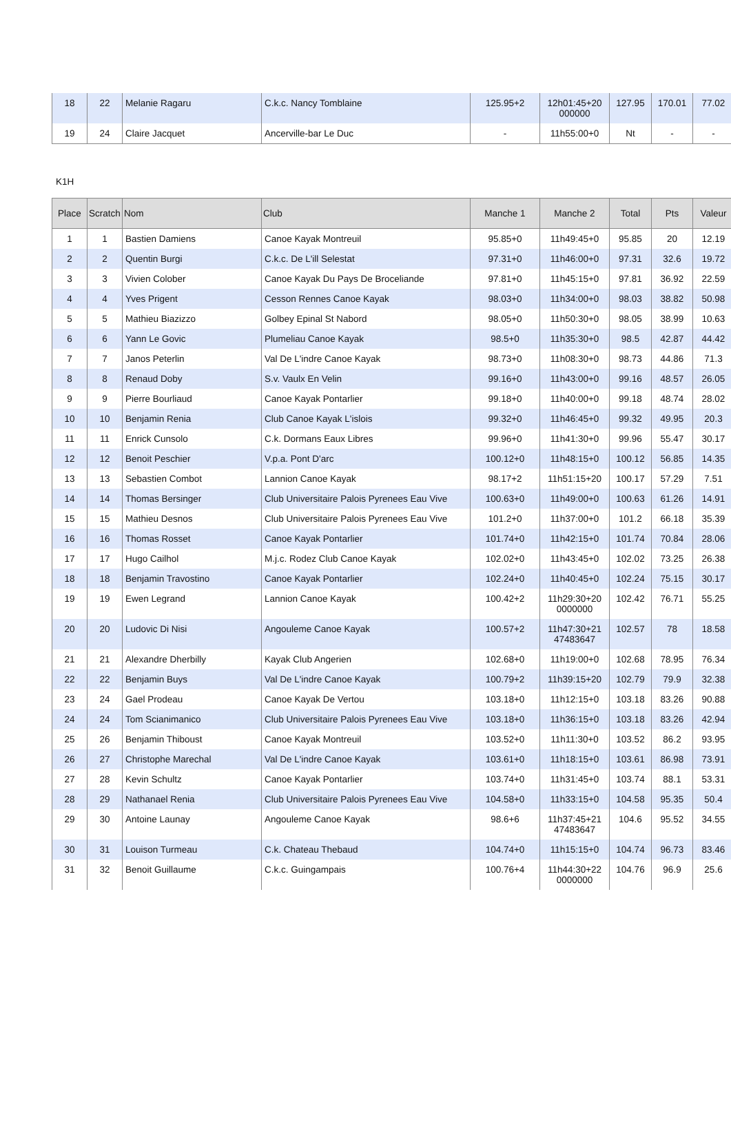| 18 | 22 | Melanie Ragaru | C.k.c. Nancy Tomblaine | 125.95+2 | 12h01:45+20 000000 | 127.95 | 170.01 | 77.02 |
| 19 | 24 | Claire Jacquet | Ancerville-bar Le Duc | - | 11h55:00+0 | Nt | - | - |
K1H
| Place | Scratch | Nom | Club | Manche 1 | Manche 2 | Total | Pts | Valeur |
| --- | --- | --- | --- | --- | --- | --- | --- | --- |
| 1 | 1 | Bastien Damiens | Canoe Kayak Montreuil | 95.85+0 | 11h49:45+0 | 95.85 | 20 | 12.19 |
| 2 | 2 | Quentin Burgi | C.k.c. De L'ill Selestat | 97.31+0 | 11h46:00+0 | 97.31 | 32.6 | 19.72 |
| 3 | 3 | Vivien Colober | Canoe Kayak Du Pays De Broceliande | 97.81+0 | 11h45:15+0 | 97.81 | 36.92 | 22.59 |
| 4 | 4 | Yves Prigent | Cesson Rennes Canoe Kayak | 98.03+0 | 11h34:00+0 | 98.03 | 38.82 | 50.98 |
| 5 | 5 | Mathieu Biazizzo | Golbey Epinal St Nabord | 98.05+0 | 11h50:30+0 | 98.05 | 38.99 | 10.63 |
| 6 | 6 | Yann Le Govic | Plumeliau Canoe Kayak | 98.5+0 | 11h35:30+0 | 98.5 | 42.87 | 44.42 |
| 7 | 7 | Janos Peterlin | Val De L'indre Canoe Kayak | 98.73+0 | 11h08:30+0 | 98.73 | 44.86 | 71.3 |
| 8 | 8 | Renaud Doby | S.v. Vaulx En Velin | 99.16+0 | 11h43:00+0 | 99.16 | 48.57 | 26.05 |
| 9 | 9 | Pierre Bourliaud | Canoe Kayak Pontarlier | 99.18+0 | 11h40:00+0 | 99.18 | 48.74 | 28.02 |
| 10 | 10 | Benjamin Renia | Club Canoe Kayak L'islois | 99.32+0 | 11h46:45+0 | 99.32 | 49.95 | 20.3 |
| 11 | 11 | Enrick Cunsolo | C.k. Dormans Eaux Libres | 99.96+0 | 11h41:30+0 | 99.96 | 55.47 | 30.17 |
| 12 | 12 | Benoit Peschier | V.p.a. Pont D'arc | 100.12+0 | 11h48:15+0 | 100.12 | 56.85 | 14.35 |
| 13 | 13 | Sebastien Combot | Lannion Canoe Kayak | 98.17+2 | 11h51:15+20 | 100.17 | 57.29 | 7.51 |
| 14 | 14 | Thomas Bersinger | Club Universitaire Palois Pyrenees Eau Vive | 100.63+0 | 11h49:00+0 | 100.63 | 61.26 | 14.91 |
| 15 | 15 | Mathieu Desnos | Club Universitaire Palois Pyrenees Eau Vive | 101.2+0 | 11h37:00+0 | 101.2 | 66.18 | 35.39 |
| 16 | 16 | Thomas Rosset | Canoe Kayak Pontarlier | 101.74+0 | 11h42:15+0 | 101.74 | 70.84 | 28.06 |
| 17 | 17 | Hugo Cailhol | M.j.c. Rodez Club Canoe Kayak | 102.02+0 | 11h43:45+0 | 102.02 | 73.25 | 26.38 |
| 18 | 18 | Benjamin Travostino | Canoe Kayak Pontarlier | 102.24+0 | 11h40:45+0 | 102.24 | 75.15 | 30.17 |
| 19 | 19 | Ewen Legrand | Lannion Canoe Kayak | 100.42+2 | 11h29:30+20 0000000 | 102.42 | 76.71 | 55.25 |
| 20 | 20 | Ludovic Di Nisi | Angouleme Canoe Kayak | 100.57+2 | 11h47:30+21 47483647 | 102.57 | 78 | 18.58 |
| 21 | 21 | Alexandre Dherbilly | Kayak Club Angerien | 102.68+0 | 11h19:00+0 | 102.68 | 78.95 | 76.34 |
| 22 | 22 | Benjamin Buys | Val De L'indre Canoe Kayak | 100.79+2 | 11h39:15+20 | 102.79 | 79.9 | 32.38 |
| 23 | 24 | Gael Prodeau | Canoe Kayak De Vertou | 103.18+0 | 11h12:15+0 | 103.18 | 83.26 | 90.88 |
| 24 | 24 | Tom Scianimanico | Club Universitaire Palois Pyrenees Eau Vive | 103.18+0 | 11h36:15+0 | 103.18 | 83.26 | 42.94 |
| 25 | 26 | Benjamin Thiboust | Canoe Kayak Montreuil | 103.52+0 | 11h11:30+0 | 103.52 | 86.2 | 93.95 |
| 26 | 27 | Christophe Marechal | Val De L'indre Canoe Kayak | 103.61+0 | 11h18:15+0 | 103.61 | 86.98 | 73.91 |
| 27 | 28 | Kevin Schultz | Canoe Kayak Pontarlier | 103.74+0 | 11h31:45+0 | 103.74 | 88.1 | 53.31 |
| 28 | 29 | Nathanael Renia | Club Universitaire Palois Pyrenees Eau Vive | 104.58+0 | 11h33:15+0 | 104.58 | 95.35 | 50.4 |
| 29 | 30 | Antoine Launay | Angouleme Canoe Kayak | 98.6+6 | 11h37:45+21 47483647 | 104.6 | 95.52 | 34.55 |
| 30 | 31 | Louison Turmeau | C.k. Chateau Thebaud | 104.74+0 | 11h15:15+0 | 104.74 | 96.73 | 83.46 |
| 31 | 32 | Benoit Guillaume | C.k.c. Guingampais | 100.76+4 | 11h44:30+22 0000000 | 104.76 | 96.9 | 25.6 |